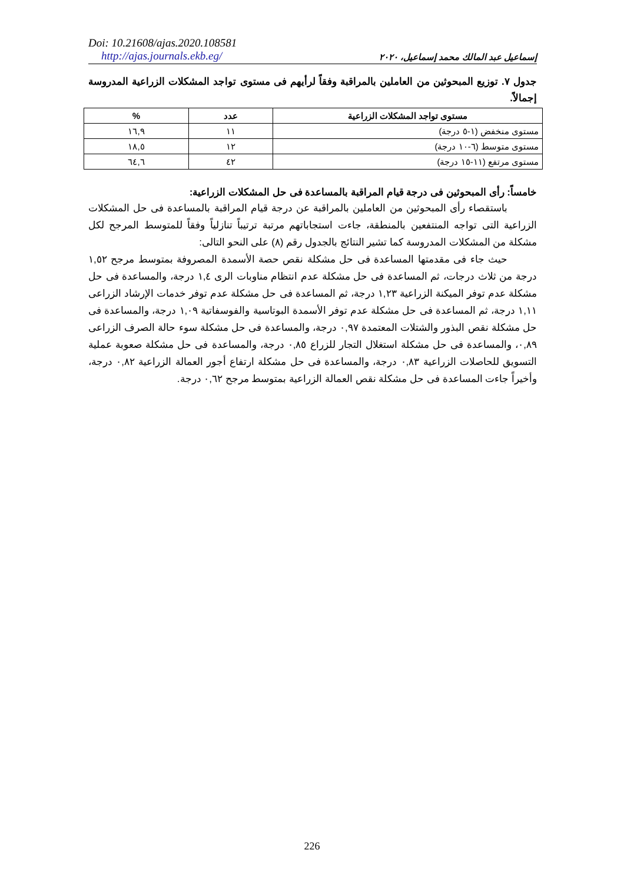Doi: 10.21608/ajas.2020.108581
http://ajas.journals.ekb.eg/
إسماعيل عبد المالك محمد إسماعيل، ٢٠٢٠
جدول ٧. توزيع المبحوثين من العاملين بالمراقبة وفقاً لرأيهم فى مستوى تواجد المشكلات الزراعية المدروسة إجمالاً.
| مستوى تواجد المشكلات الزراعية | عدد | % |
| --- | --- | --- |
| مستوى منخفض (١-٥ درجة) | ١١ | ١٦,٩ |
| مستوى متوسط (٦-١٠ درجة) | ١٢ | ١٨,٥ |
| مستوى مرتفع (١١-١٥ درجة) | ٤٢ | ٦٤,٦ |
خامساً: رأى المبحوثين فى درجة قيام المراقبة بالمساعدة فى حل المشكلات الزراعية:
باستقصاء رأى المبحوثين من العاملين بالمراقبة عن درجة قيام المراقبة بالمساعدة فى حل المشكلات الزراعية التى تواجه المنتفعين بالمنطقة، جاءت استجاباتهم مرتبة ترتيباً تنازلياً وفقاً للمتوسط المرجح لكل مشكلة من المشكلات المدروسة كما تشير النتائج بالجدول رقم (٨) على النحو التالى:
حيث جاء فى مقدمتها المساعدة فى حل مشكلة نقص حصة الأسمدة المصروفة بمتوسط مرجح ١,٥٢ درجة من ثلاث درجات، ثم المساعدة فى حل مشكلة عدم انتظام مناوبات الرى ١,٤ درجة، والمساعدة فى حل مشكلة عدم توفر الميكنة الزراعية ١,٢٣ درجة، ثم المساعدة فى حل مشكلة عدم توفر خدمات الإرشاد الزراعى ١,١١ درجة، ثم المساعدة فى حل مشكلة عدم توفر الأسمدة البوتاسية والفوسفاتية ١,٠٩ درجة، والمساعدة فى حل مشكلة نقص البذور والشتلات المعتمدة ٠,٩٧ درجة، والمساعدة فى حل مشكلة سوء حالة الصرف الزراعى ٠,٨٩، والمساعدة فى حل مشكلة استغلال التجار للزراع ٠,٨٥ درجة، والمساعدة فى حل مشكلة صعوبة عملية التسويق للحاصلات الزراعية ٠,٨٣ درجة، والمساعدة فى حل مشكلة ارتفاع أجور العمالة الزراعية ٠,٨٢ درجة، وأخيراً جاءت المساعدة فى حل مشكلة نقص العمالة الزراعية بمتوسط مرجح ٠,٦٢ درجة.
226